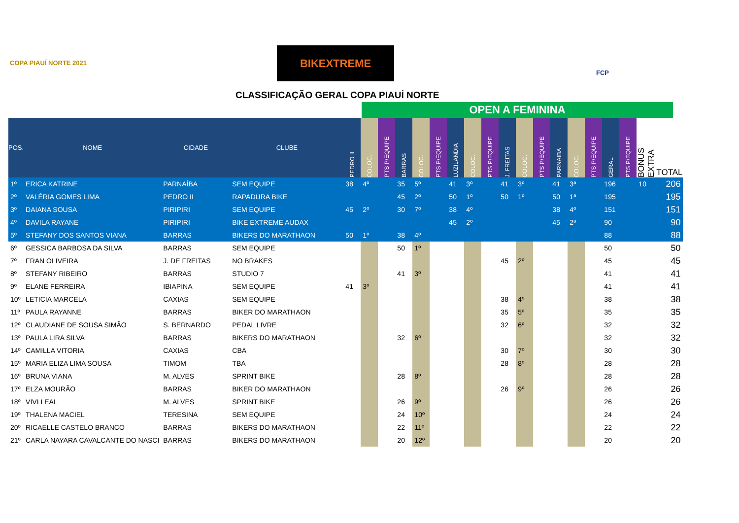COPA PIAUÍ NORTE 2021
BIKEXTREME
FCP
CLASSIFICAÇÃO GERAL COPA PIAUÍ NORTE
OPEN A FEMININA
| POS. | NOME | CIDADE | CLUBE | PEDRO II | COLOC. | PTS P/EQUIPE | BARRAS | COLOC. | PTS P/EQUIPE | LUZILANDIA | COLOC. | PTS P/EQUIPE | J. FREITAS | COLOC. | PTS P/EQUIPE | PARNAIBA | COLOC. | PTS P/EQUIPE | GERAL | PTS P/EQUIPE | BONUS EXTRA | TOTAL |
| --- | --- | --- | --- | --- | --- | --- | --- | --- | --- | --- | --- | --- | --- | --- | --- | --- | --- | --- | --- | --- | --- | --- |
| 1º | ERICA KATRINE | PARNAÍBA | SEM EQUIPE | 38 | 4º | | 35 | 5º | | 41 | 3º | | 41 | 3º | | 41 | 3ª | | 196 | | 10 | 206 |
| 2º | VALÉRIA GOMES LIMA | PEDRO II | RAPADURA BIKE | | | | 45 | 2º | | 50 | 1º | | 50 | 1º | | 50 | 1ª | | 195 | | | 195 |
| 3º | DAIANA SOUSA | PIRIPIRI | SEM EQUIPE | 45 | 2º | | 30 | 7º | | 38 | 4º | | | | | 38 | 4º | | 151 | | | 151 |
| 4º | DAVILA RAYANE | PIRIPIRI | BIKE EXTREME AUDAX | | | | | | | 45 | 2º | | | | | 45 | 2ª | | 90 | | | 90 |
| 5º | STEFANY DOS SANTOS VIANA | BARRAS | BIKERS DO MARATHAON | 50 | 1º | | 38 | 4º | | | | | | | | | | | 88 | | | 88 |
| 6º | GESSICA BARBOSA DA SILVA | BARRAS | SEM EQUIPE | | | | 50 | 1º | | | | | | | | | | | 50 | | | 50 |
| 7º | FRAN OLIVEIRA | J. DE FREITAS | NO BRAKES | | | | | | | | | | 45 | 2º | | | | | 45 | | | 45 |
| 8º | STEFANY RIBEIRO | BARRAS | STUDIO 7 | | | | 41 | 3º | | | | | | | | | | | 41 | | | 41 |
| 9º | ELANE FERREIRA | IBIAPINA | SEM EQUIPE | 41 | 3º | | | | | | | | | | | | | | 41 | | | 41 |
| 10º | LETICIA MARCELA | CAXIAS | SEM EQUIPE | | | | | | | | | | 38 | 4º | | | | | 38 | | | 38 |
| 11º | PAULA RAYANNE | BARRAS | BIKER DO MARATHAON | | | | | | | | | | 35 | 5º | | | | | 35 | | | 35 |
| 12º | CLAUDIANE DE SOUSA SIMÃO | S. BERNARDO | PEDAL LIVRE | | | | | | | | | | 32 | 6º | | | | | 32 | | | 32 |
| 13º | PAULA LIRA SILVA | BARRAS | BIKERS DO MARATHAON | | | | 32 | 6º | | | | | | | | | | | 32 | | | 32 |
| 14º | CAMILLA VITORIA | CAXIAS | CBA | | | | | | | | | | 30 | 7º | | | | | 30 | | | 30 |
| 15º | MARIA ELIZA LIMA SOUSA | TIMOM | TBA | | | | | | | | | | 28 | 8º | | | | | 28 | | | 28 |
| 16º | BRUNA VIANA | M. ALVES | SPRINT BIKE | | | | 28 | 8º | | | | | | | | | | | 28 | | | 28 |
| 17º | ELZA MOURÃO | BARRAS | BIKER DO MARATHAON | | | | | | | | | | 26 | 9º | | | | | 26 | | | 26 |
| 18º | VIVI LEAL | M. ALVES | SPRINT BIKE | | | | 26 | 9º | | | | | | | | | | | 26 | | | 26 |
| 19º | THALENA MACIEL | TERESINA | SEM EQUIPE | | | | 24 | 10º | | | | | | | | | | | 24 | | | 24 |
| 20º | RICAELLE CASTELO BRANCO | BARRAS | BIKERS DO MARATHAON | | | | 22 | 11º | | | | | | | | | | | 22 | | | 22 |
| 21º | CARLA NAYARA CAVALCANTE DO NASCI | BARRAS | BIKERS DO MARATHAON | | | | 20 | 12º | | | | | | | | | | | 20 | | | 20 |